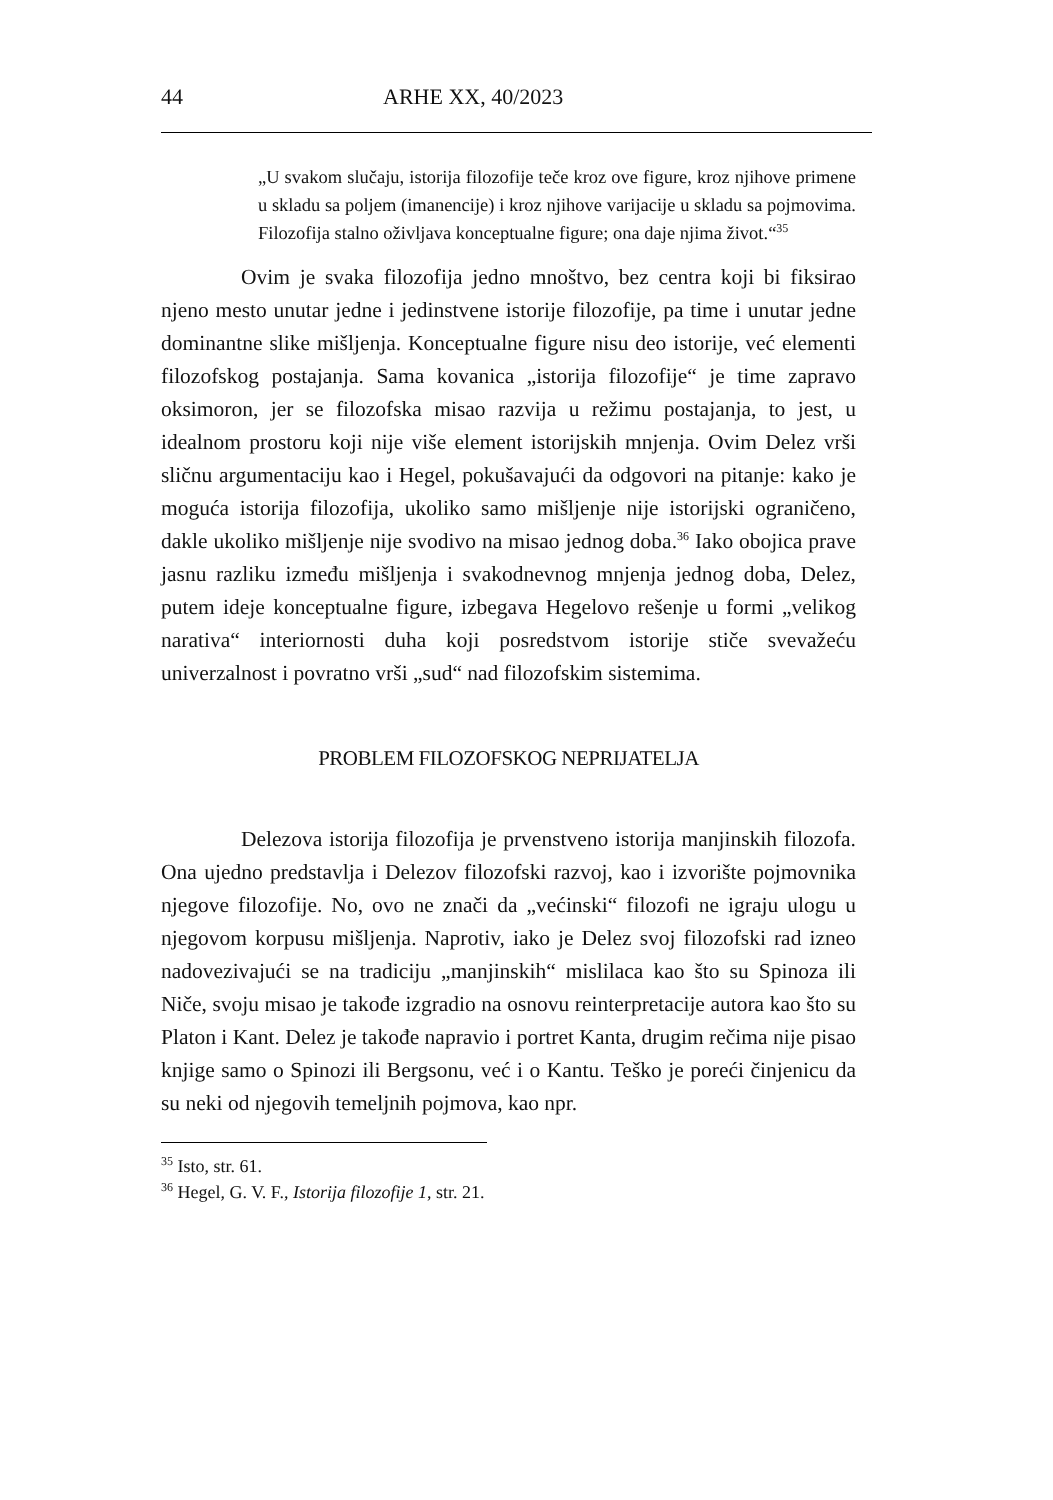44 ARHE XX, 40/2023
„U svakom slučaju, istorija filozofije teče kroz ove figure, kroz njihove primene u skladu sa poljem (imanencije) i kroz njihove varijacije u skladu sa pojmovima. Filozofija stalno oživljava konceptualne figure; ona daje njima život.“<sup>35</sup>
Ovim je svaka filozofija jedno mnoštvo, bez centra koji bi fiksirao njeno mesto unutar jedne i jedinstvene istorije filozofije, pa time i unutar jedne dominantne slike mišljenja. Konceptualne figure nisu deo istorije, već elementi filozofskog postajanja. Sama kovanica „istorija filozofije“ je time zapravo oksimoron, jer se filozofska misao razvija u režimu postajanja, to jest, u idealnom prostoru koji nije više element istorijskih mnjenja. Ovim Delez vrši sličnu argumentaciju kao i Hegel, pokušavajući da odgovori na pitanje: kako je moguća istorija filozofija, ukoliko samo mišljenje nije istorijski ograničeno, dakle ukoliko mišljenje nije svodivo na misao jednog doba.<sup>36</sup> Iako obojica prave jasnu razliku između mišljenja i svakodnevnog mnjenja jednog doba, Delez, putem ideje konceptualne figure, izbegava Hegelovo rešenje u formi „velikog narativa“ interiornosti duha koji posredstvom istorije stiče svevažeću univerzalnost i povratno vrši „sud“ nad filozofskim sistemima.
PROBLEM FILOZOFSKOG NEPRIJATELJA
Delezova istorija filozofija je prvenstveno istorija manjinskih filozofa. Ona ujedno predstavlja i Delezov filozofski razvoj, kao i izvorište pojmovnika njegove filozofije. No, ovo ne znači da „većinski“ filozofi ne igraju ulogu u njegovom korpusu mišljenja. Naprotiv, iako je Delez svoj filozofski rad izneo nadovezivajući se na tradiciju „manjinskih“ mislilaca kao što su Spinoza ili Niče, svoju misao je takođe izgradio na osnovu reinterpretacije autora kao što su Platon i Kant. Delez je takođe napravio i portret Kanta, drugim rečima nije pisao knjige samo o Spinozi ili Bergsonu, već i o Kantu. Teško je poreći činjenicu da su neki od njegovih temeljnih pojmova, kao npr.
<sup>35</sup> Isto, str. 61.
<sup>36</sup> Hegel, G. V. F., Istorija filozofije 1, str. 21.